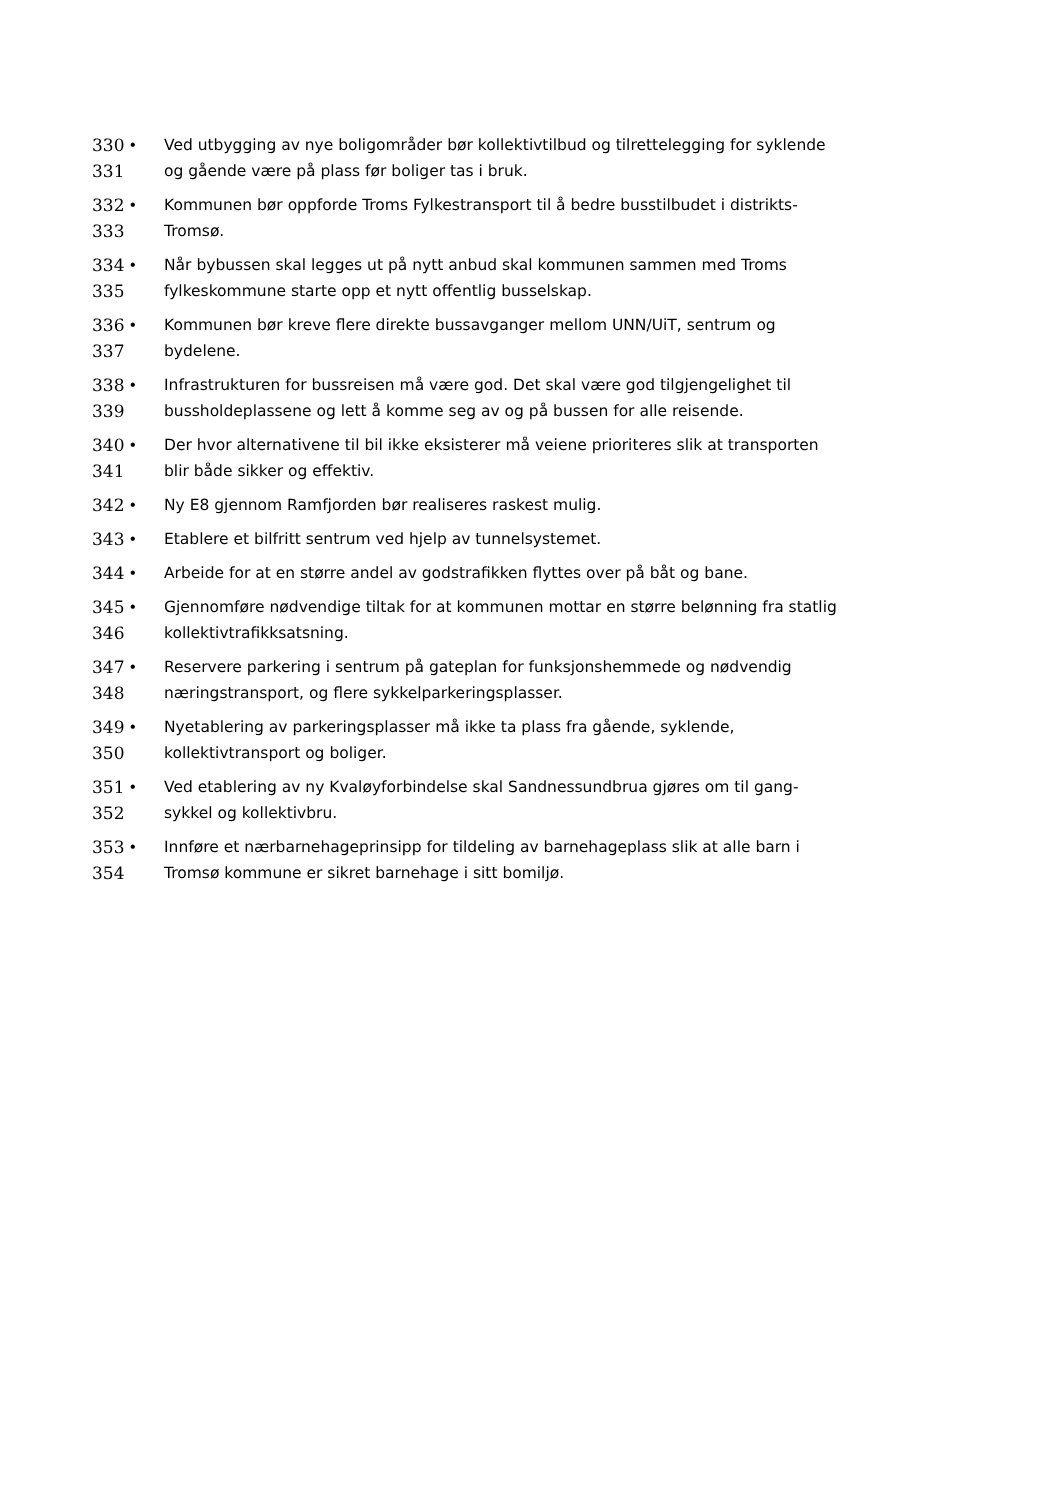330
331
• Ved utbygging av nye boligområder bør kollektivtilbud og tilrettelegging for syklende og gående være på plass før boliger tas i bruk.
332
333
• Kommunen bør oppforde Troms Fylkestransport til å bedre busstilbudet i distrikts-Tromsø.
334
335
• Når bybussen skal legges ut på nytt anbud skal kommunen sammen med Troms fylkeskommune starte opp et nytt offentlig busselskap.
336
337
• Kommunen bør kreve flere direkte bussavganger mellom UNN/UiT, sentrum og bydelene.
338
339
• Infrastrukturen for bussreisen må være god. Det skal være god tilgjengelighet til bussholdeplassene og lett å komme seg av og på bussen for alle reisende.
340
341
• Der hvor alternativene til bil ikke eksisterer må veiene prioriteres slik at transporten blir både sikker og effektiv.
342 • Ny E8 gjennom Ramfjorden bør realiseres raskest mulig.
343 • Etablere et bilfritt sentrum ved hjelp av tunnelsystemet.
344 • Arbeide for at en større andel av godstrafikken flyttes over på båt og bane.
345
346
• Gjennomføre nødvendige tiltak for at kommunen mottar en større belønning fra statlig kollektivtrafikksatsning.
347
348
• Reservere parkering i sentrum på gateplan for funksjonshemmede og nødvendig næringstransport, og flere sykkelparkeringsplasser.
349
350
• Nyetablering av parkeringsplasser må ikke ta plass fra gående, syklende, kollektivtransport og boliger.
351
352
• Ved etablering av ny Kvaløyforbindelse skal Sandnessundbrua gjøres om til gang-sykkel og kollektivbru.
353
354
• Innføre et nærbarnehageprinsipp for tildeling av barnehageplass slik at alle barn i Tromsø kommune er sikret barnehage i sitt bomiljø.